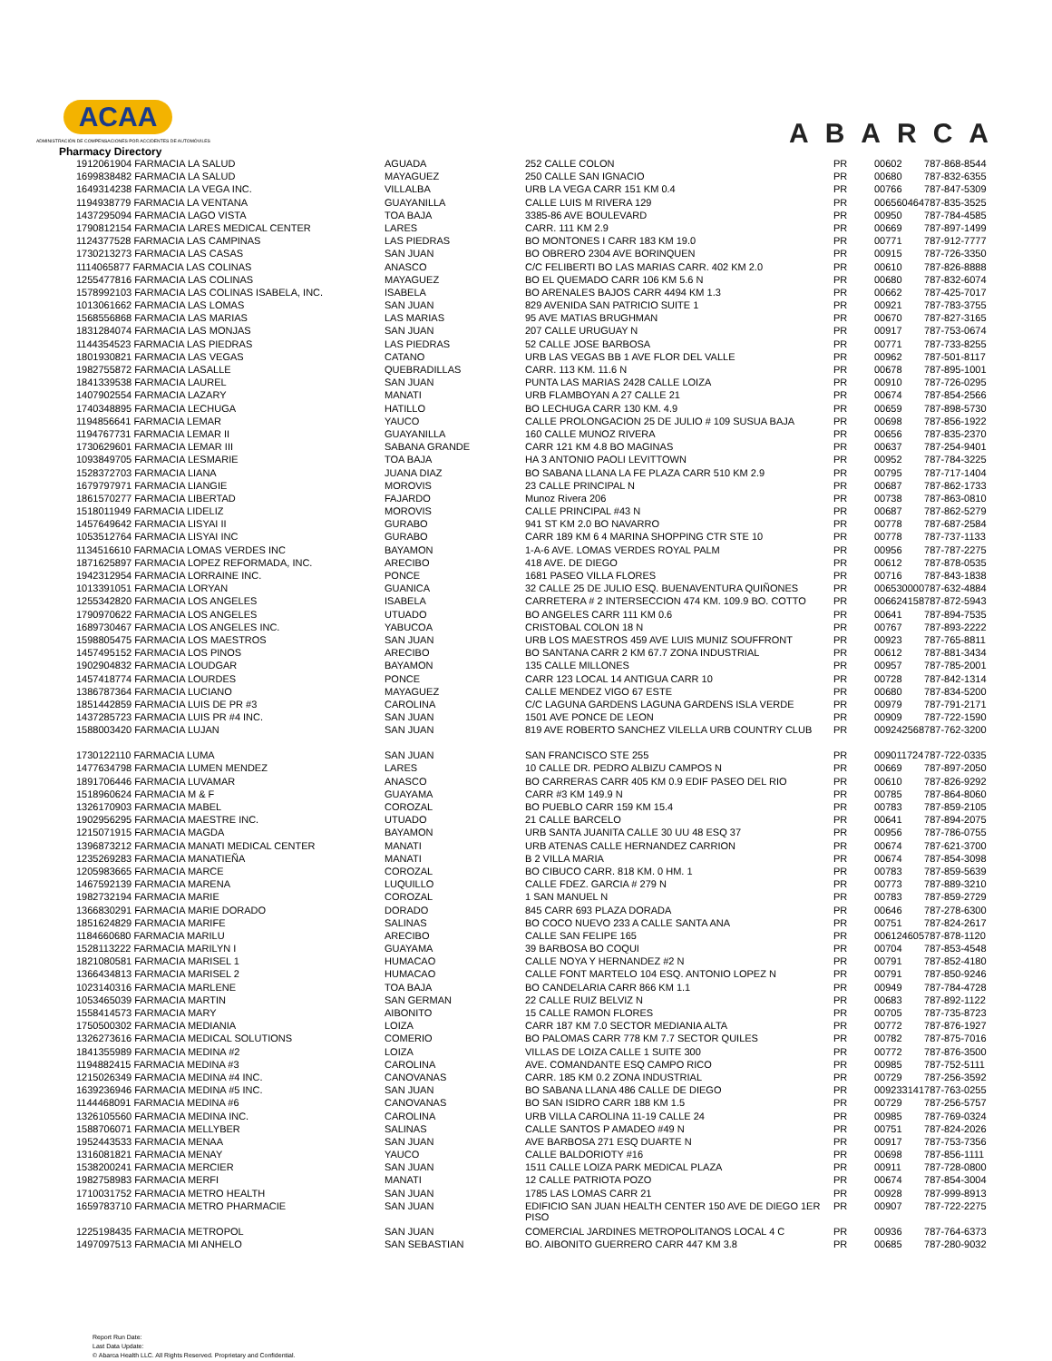ACAA
ADMINISTRACIÓN DE COMPENSACIONES POR ACCIDENTES DE AUTOMÓVILES
ABARCA
Pharmacy Directory
| 1912061904 FARMACIA LA SALUD | AGUADA | 252 CALLE COLON | PR | 00602 | 787-868-8544 |
| 1699838482 FARMACIA LA SALUD | MAYAGUEZ | 250 CALLE SAN IGNACIO | PR | 00680 | 787-832-6355 |
| 1649314238 FARMACIA LA VEGA INC. | VILLALBA | URB LA VEGA CARR 151 KM 0.4 | PR | 00766 | 787-847-5309 |
| 1194938779 FARMACIA LA VENTANA | GUAYANILLA | CALLE LUIS M RIVERA 129 | PR | 006560464 | 787-835-3525 |
| 1437295094 FARMACIA LAGO VISTA | TOA BAJA | 3385-86 AVE BOULEVARD | PR | 00950 | 787-784-4585 |
| 1790812154 FARMACIA LARES MEDICAL CENTER | LARES | CARR. 111 KM 2.9 | PR | 00669 | 787-897-1499 |
| 1124377528 FARMACIA LAS CAMPINAS | LAS PIEDRAS | BO MONTONES I CARR 183 KM 19.0 | PR | 00771 | 787-912-7777 |
| 1730213273 FARMACIA LAS CASAS | SAN JUAN | BO OBRERO 2304 AVE BORINQUEN | PR | 00915 | 787-726-3350 |
| 1114065877 FARMACIA LAS COLINAS | ANASCO | C/C FELIBERTI BO LAS MARIAS CARR. 402 KM 2.0 | PR | 00610 | 787-826-8888 |
| 1255477816 FARMACIA LAS COLINAS | MAYAGUEZ | BO EL QUEMADO CARR 106 KM 5.6 N | PR | 00680 | 787-832-6074 |
| 1578992103 FARMACIA LAS COLINAS ISABELA, INC. | ISABELA | BO ARENALES BAJOS CARR 4494 KM 1.3 | PR | 00662 | 787-425-7017 |
| 1013061662 FARMACIA LAS LOMAS | SAN JUAN | 829 AVENIDA SAN PATRICIO SUITE 1 | PR | 00921 | 787-783-3755 |
| 1568556868 FARMACIA LAS MARIAS | LAS MARIAS | 95 AVE MATIAS BRUGHMAN | PR | 00670 | 787-827-3165 |
| 1831284074 FARMACIA LAS MONJAS | SAN JUAN | 207 CALLE URUGUAY N | PR | 00917 | 787-753-0674 |
| 1144354523 FARMACIA LAS PIEDRAS | LAS PIEDRAS | 52 CALLE JOSE BARBOSA | PR | 00771 | 787-733-8255 |
| 1801930821 FARMACIA LAS VEGAS | CATANO | URB LAS VEGAS BB 1 AVE FLOR DEL VALLE | PR | 00962 | 787-501-8117 |
| 1982755872 FARMACIA LASALLE | QUEBRADILLAS | CARR. 113 KM. 11.6 N | PR | 00678 | 787-895-1001 |
| 1841339538 FARMACIA LAUREL | SAN JUAN | PUNTA LAS MARIAS 2428 CALLE LOIZA | PR | 00910 | 787-726-0295 |
| 1407902554 FARMACIA LAZARY | MANATI | URB FLAMBOYAN A 27 CALLE 21 | PR | 00674 | 787-854-2566 |
| 1740348895 FARMACIA LECHUGA | HATILLO | BO LECHUGA CARR 130 KM. 4.9 | PR | 00659 | 787-898-5730 |
| 1194856641 FARMACIA LEMAR | YAUCO | CALLE PROLONGACION 25 DE JULIO # 109 SUSUA BAJA | PR | 00698 | 787-856-1922 |
| 1194767731 FARMACIA LEMAR II | GUAYANILLA | 160 CALLE MUNOZ RIVERA | PR | 00656 | 787-835-2370 |
| 1730629601 FARMACIA LEMAR III | SABANA GRANDE | CARR 121 KM 4.8 BO MAGINAS | PR | 00637 | 787-254-9401 |
| 1093849705 FARMACIA LESMARIE | TOA BAJA | HA 3 ANTONIO PAOLI LEVITTOWN | PR | 00952 | 787-784-3225 |
| 1528372703 FARMACIA LIANA | JUANA DIAZ | BO SABANA LLANA LA FE PLAZA CARR 510 KM 2.9 | PR | 00795 | 787-717-1404 |
| 1679797971 FARMACIA LIANGIE | MOROVIS | 23 CALLE PRINCIPAL N | PR | 00687 | 787-862-1733 |
| 1861570277 FARMACIA LIBERTAD | FAJARDO | Munoz Rivera 206 | PR | 00738 | 787-863-0810 |
| 1518011949 FARMACIA LIDELIZ | MOROVIS | CALLE PRINCIPAL #43 N | PR | 00687 | 787-862-5279 |
| 1457649642 FARMACIA LISYAI II | GURABO | 941 ST KM 2.0 BO NAVARRO | PR | 00778 | 787-687-2584 |
| 1053512764 FARMACIA LISYAI INC | GURABO | CARR 189 KM 6 4 MARINA SHOPPING CTR STE 10 | PR | 00778 | 787-737-1133 |
| 1134516610 FARMACIA LOMAS VERDES INC | BAYAMON | 1-A-6 AVE. LOMAS VERDES ROYAL PALM | PR | 00956 | 787-787-2275 |
| 1871625897 FARMACIA LOPEZ REFORMADA, INC. | ARECIBO | 418 AVE. DE DIEGO | PR | 00612 | 787-878-0535 |
| 1942312954 FARMACIA LORRAINE INC. | PONCE | 1681 PASEO VILLA FLORES | PR | 00716 | 787-843-1838 |
| 1013391051 FARMACIA LORYAN | GUANICA | 32 CALLE 25 DE JULIO ESQ. BUENAVENTURA QUIÑONES | PR | 006530000 | 787-632-4884 |
| 1255342820 FARMACIA LOS ANGELES | ISABELA | CARRETERA # 2 INTERSECCION 474 KM. 109.9 BO. COTTO | PR | 006624158 | 787-872-5943 |
| 1790970622 FARMACIA LOS ANGELES | UTUADO | BO ANGELES CARR 111 KM 0.6 | PR | 00641 | 787-894-7535 |
| 1689730467 FARMACIA LOS ANGELES INC. | YABUCOA | CRISTOBAL COLON 18 N | PR | 00767 | 787-893-2222 |
| 1598805475 FARMACIA LOS MAESTROS | SAN JUAN | URB LOS MAESTROS 459 AVE LUIS MUNIZ SOUFFRONT | PR | 00923 | 787-765-8811 |
| 1457495152 FARMACIA LOS PINOS | ARECIBO | BO SANTANA CARR 2 KM 67.7 ZONA INDUSTRIAL | PR | 00612 | 787-881-3434 |
| 1902904832 FARMACIA LOUDGAR | BAYAMON | 135 CALLE MILLONES | PR | 00957 | 787-785-2001 |
| 1457418774 FARMACIA LOURDES | PONCE | CARR 123 LOCAL 14 ANTIGUA CARR 10 | PR | 00728 | 787-842-1314 |
| 1386787364 FARMACIA LUCIANO | MAYAGUEZ | CALLE MENDEZ VIGO 67 ESTE | PR | 00680 | 787-834-5200 |
| 1851442859 FARMACIA LUIS DE PR #3 | CAROLINA | C/C LAGUNA GARDENS LAGUNA GARDENS ISLA VERDE | PR | 00979 | 787-791-2171 |
| 1437285723 FARMACIA LUIS PR #4 INC. | SAN JUAN | 1501 AVE PONCE DE LEON | PR | 00909 | 787-722-1590 |
| 1588003420 FARMACIA LUJAN | SAN JUAN | 819 AVE ROBERTO SANCHEZ VILELLA URB COUNTRY CLUB | PR | 009242568 | 787-762-3200 |
| 1730122110 FARMACIA LUMA | SAN JUAN | SAN FRANCISCO STE 255 | PR | 009011724 | 787-722-0335 |
| 1477634798 FARMACIA LUMEN MENDEZ | LARES | 10 CALLE DR. PEDRO ALBIZU CAMPOS N | PR | 00669 | 787-897-2050 |
| 1891706446 FARMACIA LUVAMAR | ANASCO | BO CARRERAS CARR 405 KM 0.9 EDIF PASEO DEL RIO | PR | 00610 | 787-826-9292 |
| 1518960624 FARMACIA M & F | GUAYAMA | CARR #3 KM 149.9 N | PR | 00785 | 787-864-8060 |
| 1326170903 FARMACIA MABEL | COROZAL | BO PUEBLO CARR 159 KM 15.4 | PR | 00783 | 787-859-2105 |
| 1902956295 FARMACIA MAESTRE INC. | UTUADO | 21 CALLE BARCELO | PR | 00641 | 787-894-2075 |
| 1215071915 FARMACIA MAGDA | BAYAMON | URB SANTA JUANITA CALLE 30 UU 48 ESQ 37 | PR | 00956 | 787-786-0755 |
| 1396873212 FARMACIA MANATI MEDICAL CENTER | MANATI | URB ATENAS CALLE HERNANDEZ CARRION | PR | 00674 | 787-621-3700 |
| 1235269283 FARMACIA MANATIEÑA | MANATI | B 2 VILLA MARIA | PR | 00674 | 787-854-3098 |
| 1205983665 FARMACIA MARCE | COROZAL | BO CIBUCO CARR. 818 KM. 0 HM. 1 | PR | 00783 | 787-859-5639 |
| 1467592139 FARMACIA MARENA | LUQUILLO | CALLE FDEZ. GARCIA # 279 N | PR | 00773 | 787-889-3210 |
| 1982732194 FARMACIA MARIE | COROZAL | 1 SAN MANUEL N | PR | 00783 | 787-859-2729 |
| 1366830291 FARMACIA MARIE DORADO | DORADO | 845 CARR 693 PLAZA DORADA | PR | 00646 | 787-278-6300 |
| 1851624829 FARMACIA MARIFE | SALINAS | BO COCO NUEVO 233 A CALLE SANTA ANA | PR | 00751 | 787-824-2617 |
| 1184660680 FARMACIA MARILU | ARECIBO | CALLE SAN FELIPE 165 | PR | 006124605 | 787-878-1120 |
| 1528113222 FARMACIA MARILYN I | GUAYAMA | 39 BARBOSA BO COQUI | PR | 00704 | 787-853-4548 |
| 1821080581 FARMACIA MARISEL 1 | HUMACAO | CALLE NOYA Y HERNANDEZ #2 N | PR | 00791 | 787-852-4180 |
| 1366434813 FARMACIA MARISEL 2 | HUMACAO | CALLE FONT MARTELO 104 ESQ. ANTONIO LOPEZ N | PR | 00791 | 787-850-9246 |
| 1023140316 FARMACIA MARLENE | TOA BAJA | BO CANDELARIA CARR 866 KM 1.1 | PR | 00949 | 787-784-4728 |
| 1053465039 FARMACIA MARTIN | SAN GERMAN | 22 CALLE RUIZ BELVIZ N | PR | 00683 | 787-892-1122 |
| 1558414573 FARMACIA MARY | AIBONITO | 15 CALLE RAMON FLORES | PR | 00705 | 787-735-8723 |
| 1750500302 FARMACIA MEDIANIA | LOIZA | CARR 187 KM 7.0 SECTOR MEDIANIA ALTA | PR | 00772 | 787-876-1927 |
| 1326273616 FARMACIA MEDICAL SOLUTIONS | COMERIO | BO PALOMAS CARR 778 KM 7.7 SECTOR QUILES | PR | 00782 | 787-875-7016 |
| 1841355989 FARMACIA MEDINA #2 | LOIZA | VILLAS DE LOIZA CALLE 1 SUITE 300 | PR | 00772 | 787-876-3500 |
| 1194882415 FARMACIA MEDINA #3 | CAROLINA | AVE. COMANDANTE ESQ CAMPO RICO | PR | 00985 | 787-752-5111 |
| 1215026349 FARMACIA MEDINA #4 INC. | CANOVANAS | CARR. 185 KM 0.2 ZONA INDUSTRIAL | PR | 00729 | 787-256-3592 |
| 1639236946 FARMACIA MEDINA #5 INC. | SAN JUAN | BO SABANA LLANA 486 CALLE DE DIEGO | PR | 009233141 | 787-763-0255 |
| 1144468091 FARMACIA MEDINA #6 | CANOVANAS | BO SAN ISIDRO CARR 188 KM 1.5 | PR | 00729 | 787-256-5757 |
| 1326105560 FARMACIA MEDINA INC. | CAROLINA | URB VILLA CAROLINA 11-19 CALLE 24 | PR | 00985 | 787-769-0324 |
| 1588706071 FARMACIA MELLYBER | SALINAS | CALLE SANTOS P AMADEO #49 N | PR | 00751 | 787-824-2026 |
| 1952443533 FARMACIA MENAA | SAN JUAN | AVE BARBOSA 271 ESQ DUARTE N | PR | 00917 | 787-753-7356 |
| 1316081821 FARMACIA MENAY | YAUCO | CALLE BALDORIOTY #16 | PR | 00698 | 787-856-1111 |
| 1538200241 FARMACIA MERCIER | SAN JUAN | 1511 CALLE LOIZA PARK MEDICAL PLAZA | PR | 00911 | 787-728-0800 |
| 1982758983 FARMACIA MERFI | MANATI | 12 CALLE PATRIOTA POZO | PR | 00674 | 787-854-3004 |
| 1710031752 FARMACIA METRO HEALTH | SAN JUAN | 1785 LAS LOMAS CARR 21 | PR | 00928 | 787-999-8913 |
| 1659783710 FARMACIA METRO PHARMACIE | SAN JUAN | EDIFICIO SAN JUAN HEALTH CENTER 150 AVE DE DIEGO 1ER PISO | PR | 00907 | 787-722-2275 |
| 1225198435 FARMACIA METROPOL | SAN JUAN | COMERCIAL JARDINES METROPOLITANOS LOCAL 4 C | PR | 00936 | 787-764-6373 |
| 1497097513 FARMACIA MI ANHELO | SAN SEBASTIAN | BO. AIBONITO GUERRERO CARR 447 KM 3.8 | PR | 00685 | 787-280-9032 |
Report Run Date:
Last Data Update:
© Abarca Health LLC. All Rights Reserved. Proprietary and Confidential.